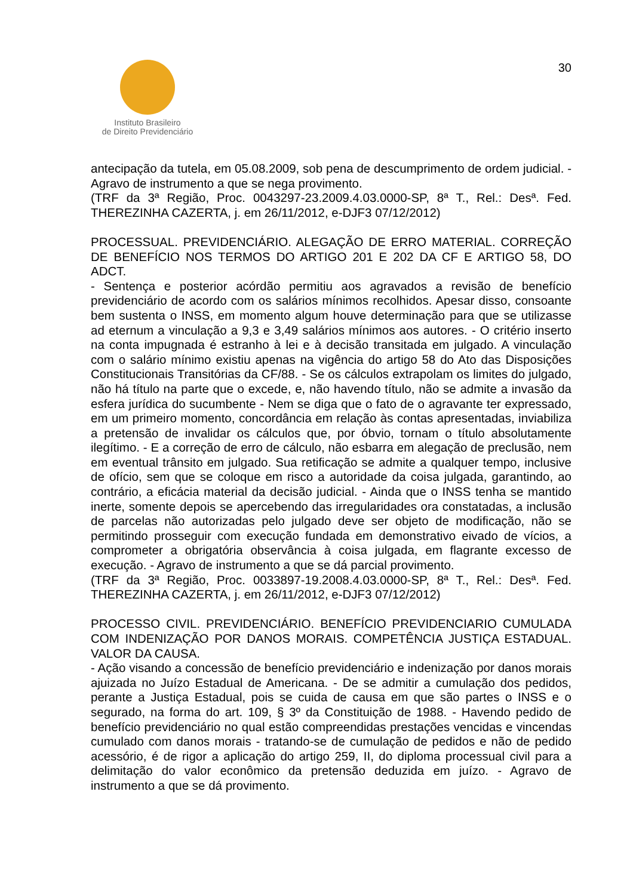Instituto Brasileiro
de Direito Previdenciário
30
antecipação da tutela, em 05.08.2009, sob pena de descumprimento de ordem judicial. - Agravo de instrumento a que se nega provimento.
(TRF da 3ª Região, Proc. 0043297-23.2009.4.03.0000-SP, 8ª T., Rel.: Desª. Fed. THEREZINHA CAZERTA, j. em 26/11/2012, e-DJF3 07/12/2012)
PROCESSUAL. PREVIDENCIÁRIO. ALEGAÇÃO DE ERRO MATERIAL. CORREÇÃO DE BENEFÍCIO NOS TERMOS DO ARTIGO 201 E 202 DA CF E ARTIGO 58, DO ADCT.
- Sentença e posterior acórdão permitiu aos agravados a revisão de benefício previdenciário de acordo com os salários mínimos recolhidos. Apesar disso, consoante bem sustenta o INSS, em momento algum houve determinação para que se utilizasse ad eternum a vinculação a 9,3 e 3,49 salários mínimos aos autores. - O critério inserto na conta impugnada é estranho à lei e à decisão transitada em julgado. A vinculação com o salário mínimo existiu apenas na vigência do artigo 58 do Ato das Disposições Constitucionais Transitórias da CF/88. - Se os cálculos extrapolam os limites do julgado, não há título na parte que o excede, e, não havendo título, não se admite a invasão da esfera jurídica do sucumbente - Nem se diga que o fato de o agravante ter expressado, em um primeiro momento, concordância em relação às contas apresentadas, inviabiliza a pretensão de invalidar os cálculos que, por óbvio, tornam o título absolutamente ilegítimo. - E a correção de erro de cálculo, não esbarra em alegação de preclusão, nem em eventual trânsito em julgado. Sua retificação se admite a qualquer tempo, inclusive de ofício, sem que se coloque em risco a autoridade da coisa julgada, garantindo, ao contrário, a eficácia material da decisão judicial. - Ainda que o INSS tenha se mantido inerte, somente depois se apercebendo das irregularidades ora constatadas, a inclusão de parcelas não autorizadas pelo julgado deve ser objeto de modificação, não se permitindo prosseguir com execução fundada em demonstrativo eivado de vícios, a comprometer a obrigatória observância à coisa julgada, em flagrante excesso de execução. - Agravo de instrumento a que se dá parcial provimento.
(TRF da 3ª Região, Proc. 0033897-19.2008.4.03.0000-SP, 8ª T., Rel.: Desª. Fed. THEREZINHA CAZERTA, j. em 26/11/2012, e-DJF3 07/12/2012)
PROCESSO CIVIL. PREVIDENCIÁRIO. BENEFÍCIO PREVIDENCIARIO CUMULADA COM INDENIZAÇÃO POR DANOS MORAIS. COMPETÊNCIA JUSTIÇA ESTADUAL. VALOR DA CAUSA.
- Ação visando a concessão de benefício previdenciário e indenização por danos morais ajuizada no Juízo Estadual de Americana. - De se admitir a cumulação dos pedidos, perante a Justiça Estadual, pois se cuida de causa em que são partes o INSS e o segurado, na forma do art. 109, § 3º da Constituição de 1988. - Havendo pedido de benefício previdenciário no qual estão compreendidas prestações vencidas e vincendas cumulado com danos morais - tratando-se de cumulação de pedidos e não de pedido acessório, é de rigor a aplicação do artigo 259, II, do diploma processual civil para a delimitação do valor econômico da pretensão deduzida em juízo. - Agravo de instrumento a que se dá provimento.